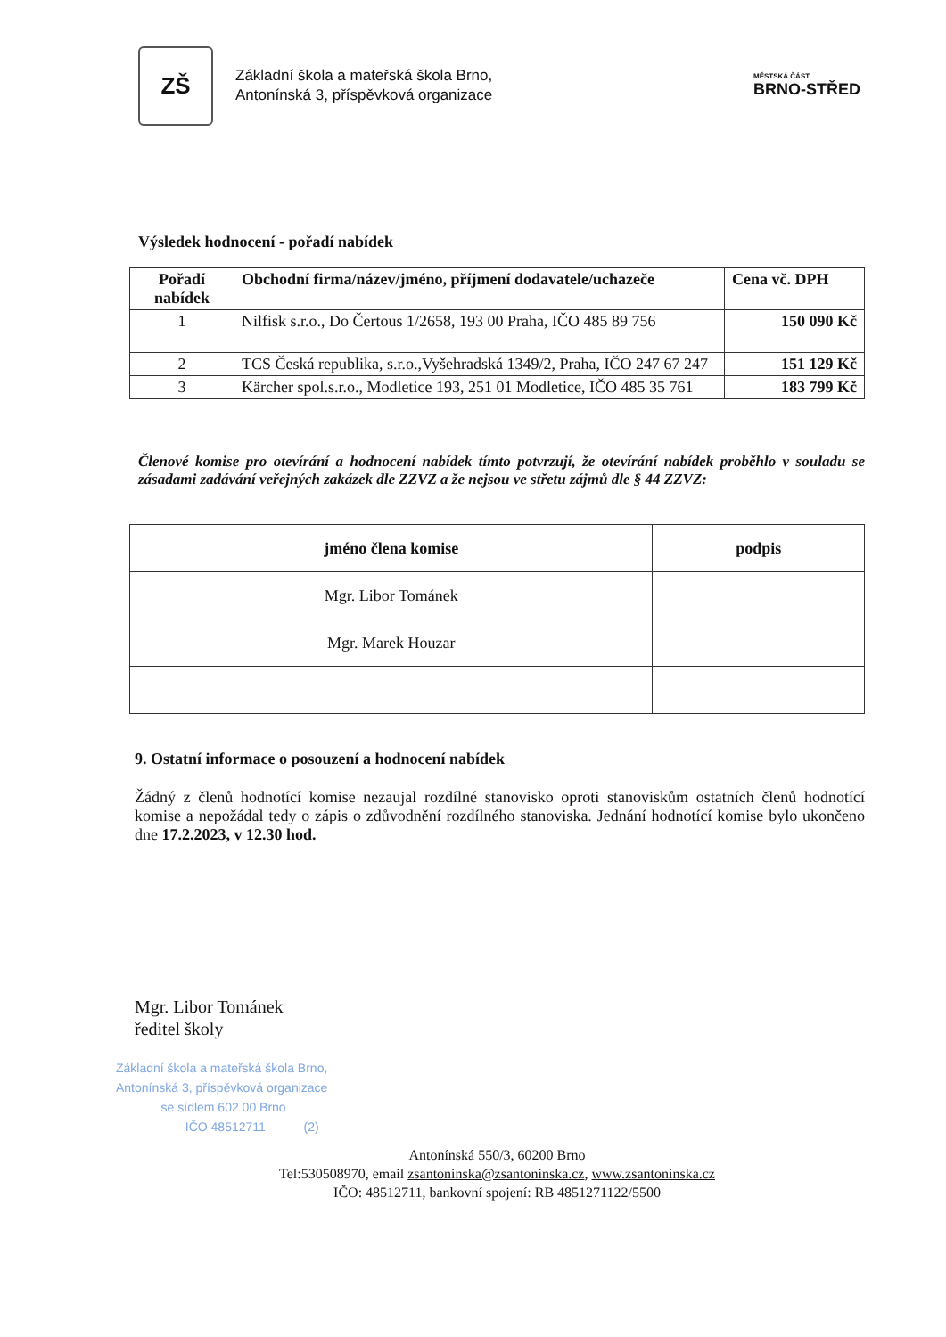ZŠ
Základní škola a mateřská škola Brno,
Antonínská 3, příspěvková organizace
MĚSTSKÁ ČÁST
BRNO-STŘED
Výsledek hodnocení - pořadí nabídek
| Pořadí nabídek | Obchodní firma/název/jméno, příjmení dodavatele/uchazeče | Cena vč. DPH |
| --- | --- | --- |
| 1 | Nilfisk s.r.o., Do Čertous 1/2658, 193 00 Praha, IČO 485 89 756 | 150 090 Kč |
| 2 | TCS Česká republika, s.r.o.,Vyšehradská 1349/2, Praha, IČO 247 67 247 | 151 129 Kč |
| 3 | Kärcher spol.s.r.o., Modletice 193, 251 01 Modletice, IČO 485 35 761 | 183 799 Kč |
Členové komise pro otevírání a hodnocení nabídek tímto potvrzují, že otevírání nabídek proběhlo v souladu se zásadami zadávání veřejných zakázek dle ZZVZ a že nejsou ve střetu zájmů dle § 44 ZZVZ:
| jméno člena komise | podpis |
| --- | --- |
| Mgr. Libor Tománek | |
| Mgr. Marek Houzar | |
9. Ostatní informace o posouzení a hodnocení nabídek
Žádný z členů hodnotící komise nezaujal rozdílné stanovisko oproti stanoviskům ostatních členů hodnotící komise a nepožádal tedy o zápis o zdůvodnění rozdílného stanoviska. Jednání hodnotící komise bylo ukončeno dne 17.2.2023, v 12.30 hod.
Mgr. Libor Tománek
ředitel školy
Základní škola a mateřská škola Brno,
Antonínská 3, příspěvková organizace
se sídlem 602 00 Brno
IČO 48512711 (2)
Antonínská 550/3, 60200 Brno
Tel:530508970, email zsantoninska@zsantoninska.cz, www.zsantoninska.cz
IČO: 48512711, bankovní spojení: RB 4851271122/5500